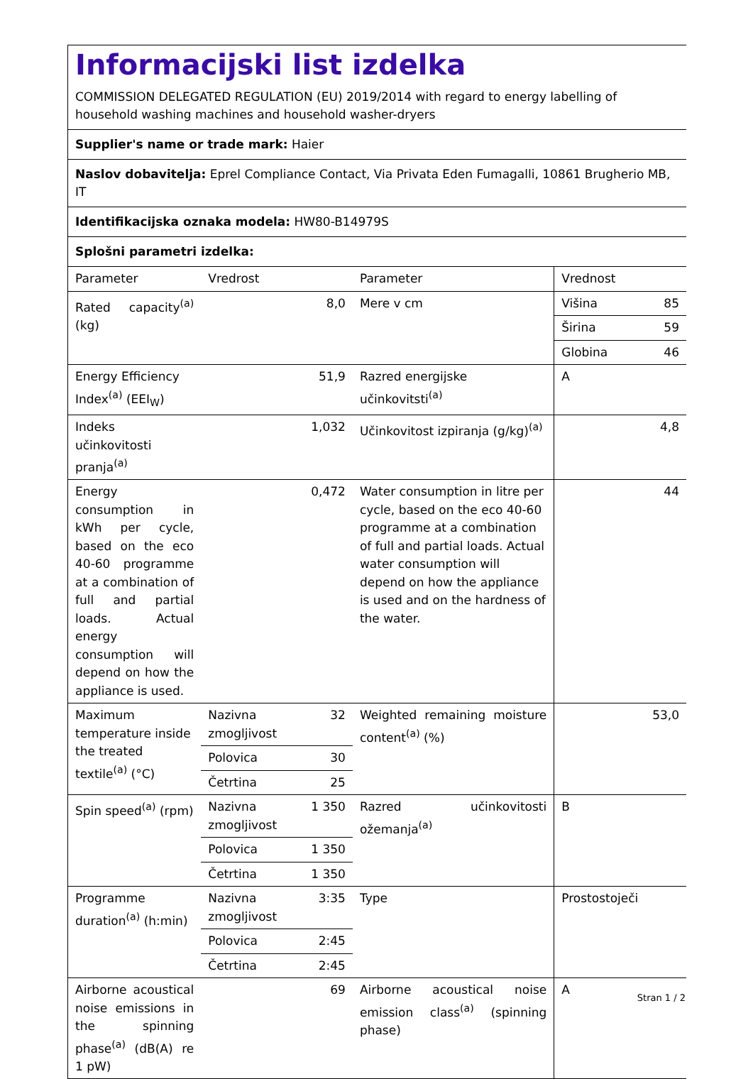Informacijski list izdelka
COMMISSION DELEGATED REGULATION (EU) 2019/2014 with regard to energy labelling of household washing machines and household washer-dryers
Supplier's name or trade mark: Haier
Naslov dobavitelja: Eprel Compliance Contact, Via Privata Eden Fumagalli, 10861 Brugherio MB, IT
Identifikacijska oznaka modela: HW80-B14979S
Splošni parametri izdelka:
| Parameter | Vredrost | | Parameter | Vrednost | |
| Rated capacity<sup>(a)</sup> (kg) | 8,0 | | Mere v cm | Višina | 85 |
| | | | | Širina | 59 |
| | | | | Globina | 46 |
| Energy Efficiency Index<sup>(a)</sup> (EEI<sub>W</sub>) | 51,9 | | Razred energijske učinkovitsti<sup>(a)</sup> | A | |
| Indeks učinkovitosti pranja<sup>(a)</sup> | 1,032 | | Učinkovitost izpiranja (g/kg)<sup>(a)</sup> | 4,8 | |
| Energy consumption in kWh per cycle, based on the eco 40-60 programme at a combination of full and partial loads. Actual energy consumption will depend on how the appliance is used. | 0,472 | | Water consumption in litre per cycle, based on the eco 40-60 programme at a combination of full and partial loads. Actual water consumption will depend on how the appliance is used and on the hardness of the water. | 44 | |
| Maximum temperature inside the treated textile<sup>(a)</sup> (°C) | Nazivna zmogljivost | 32 | Weighted remaining moisture content<sup>(a)</sup> (%) | 53,0 | |
| | Polovica | 30 | | | |
| | Četrtina | 25 | | | |
| Spin speed<sup>(a)</sup> (rpm) | Nazivna zmogljivost | 1 350 | Razred učinkovitosti ožemanja<sup>(a)</sup> | B | |
| | Polovica | 1 350 | | | |
| | Četrtina | 1 350 | | | |
| Programme duration<sup>(a)</sup> (h:min) | Nazivna zmogljivost | 3:35 | Type | Prostostoječi | |
| | Polovica | 2:45 | | | |
| | Četrtina | 2:45 | | | |
| Airborne acoustical noise emissions in the spinning phase<sup>(a)</sup> (dB(A) re 1 pW) | 69 | | Airborne acoustical noise emission class<sup>(a)</sup> (spinning phase) | A | |
Stran 1 / 2